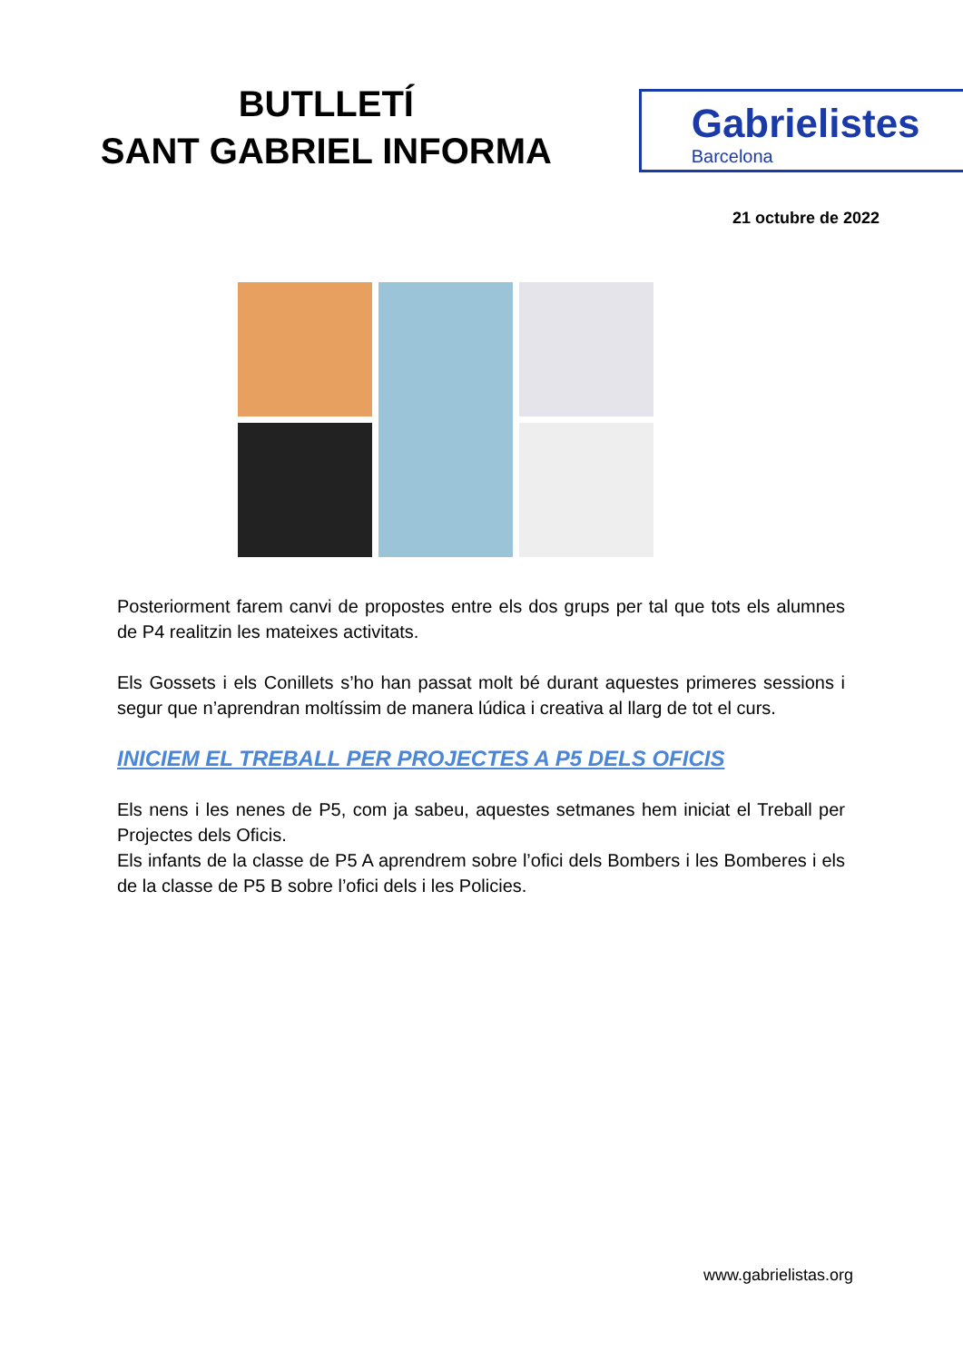BUTLLETÍ
SANT GABRIEL INFORMA
Gabrielistes
Barcelona
21 octubre de 2022
Posteriorment farem canvi de propostes entre els dos grups per tal que tots els alumnes de P4 realitzin les mateixes activitats.
Els Gossets i els Conillets s’ho han passat molt bé durant aquestes primeres sessions i segur que n’aprendran moltíssim de manera lúdica i creativa al llarg de tot el curs.
INICIEM EL TREBALL PER PROJECTES A P5 DELS OFICIS
Els nens i les nenes de P5, com ja sabeu, aquestes setmanes hem iniciat el Treball per Projectes dels Oficis.
Els infants de la classe de P5 A aprendrem sobre l’ofici dels Bombers i les Bomberes i els de la classe de P5 B sobre l’ofici dels i les Policies.
www.gabrielistas.org